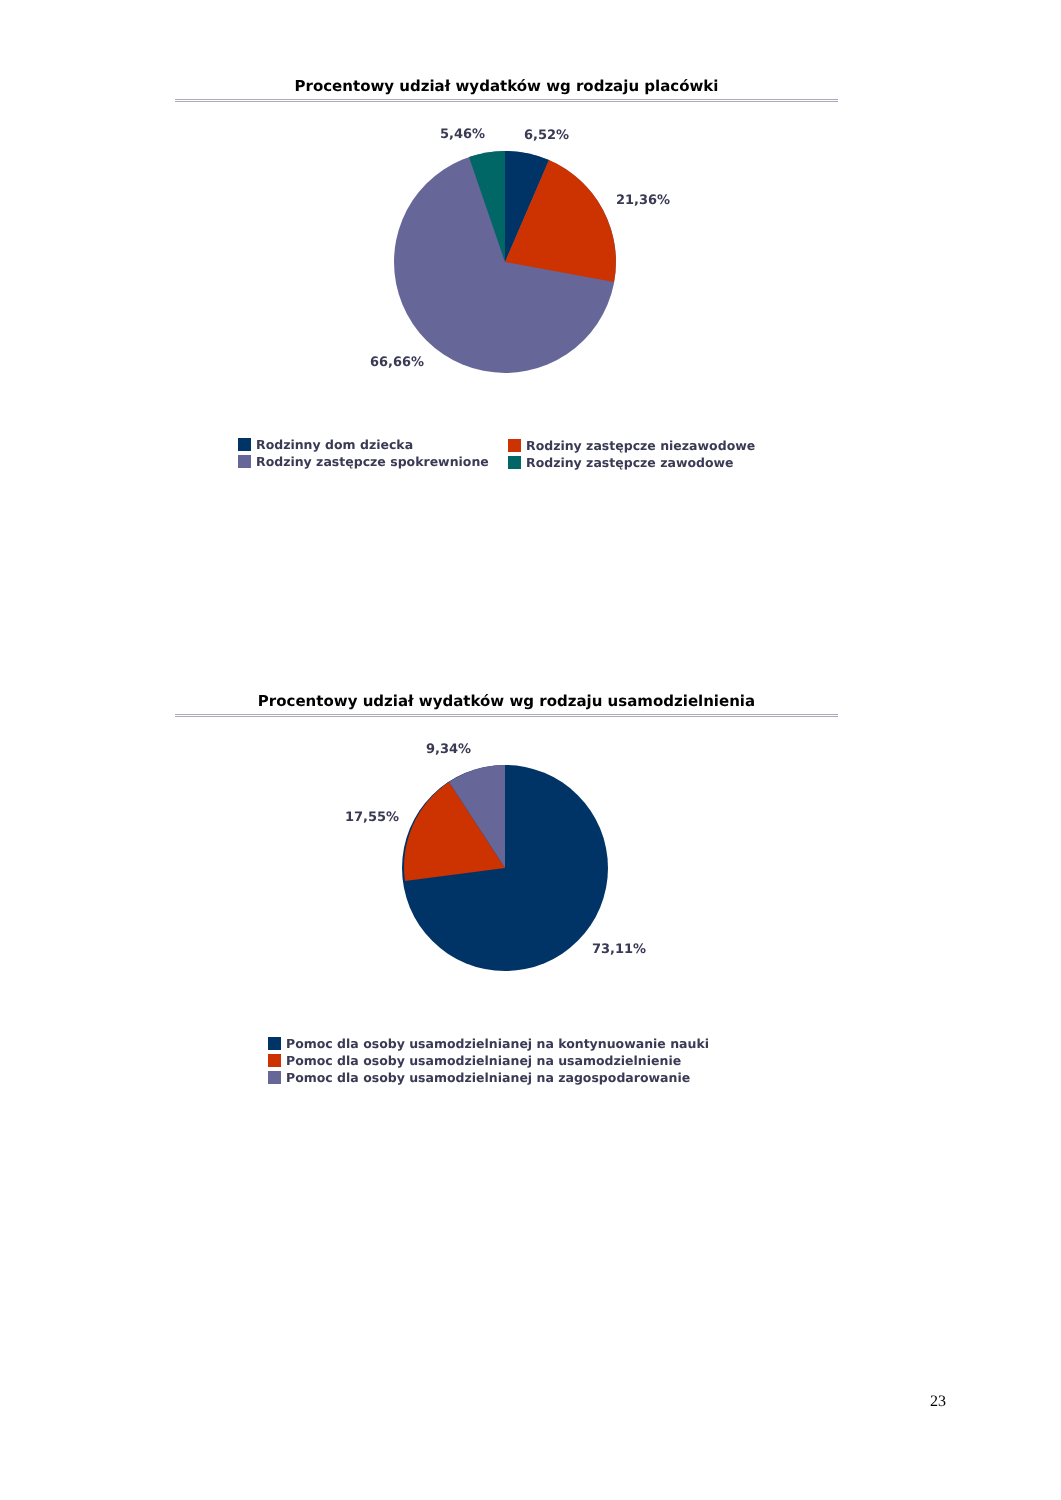Procentowy udział wydatków wg rodzaju placówki
5,46%
6,52%
21,36%
66,66%
Rodzinny dom dziecka
Rodziny zastępcze spokrewnione
Rodziny zastępcze niezawodowe
Rodziny zastępcze zawodowe
Procentowy udział wydatków wg rodzaju usamodzielnienia
9,34%
17,55%
73,11%
Pomoc dla osoby usamodzielnianej na kontynuowanie nauki
Pomoc dla osoby usamodzielnianej na usamodzielnienie
Pomoc dla osoby usamodzielnianej na zagospodarowanie
23